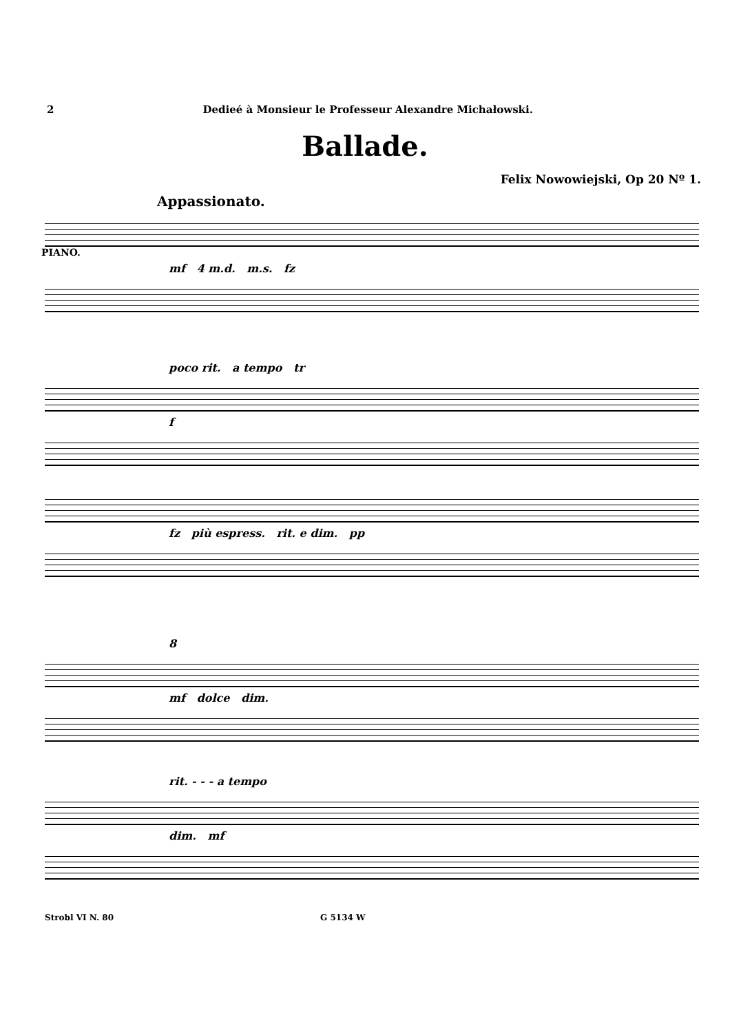2 Dedieé à Monsieur le Professeur Alexandre Michałowski.
Ballade.
Felix Nowowiejski, Op 20 Nº 1.
Appassionato.
PIANO.
mf 4 m.d. m.s. fz
poco rit. a tempo tr
f
fz più espress. rit. e dim. pp
8
mf dolce dim.
rit. - - - a tempo
dim. mf
Strobl VI N. 80 G 5134 W